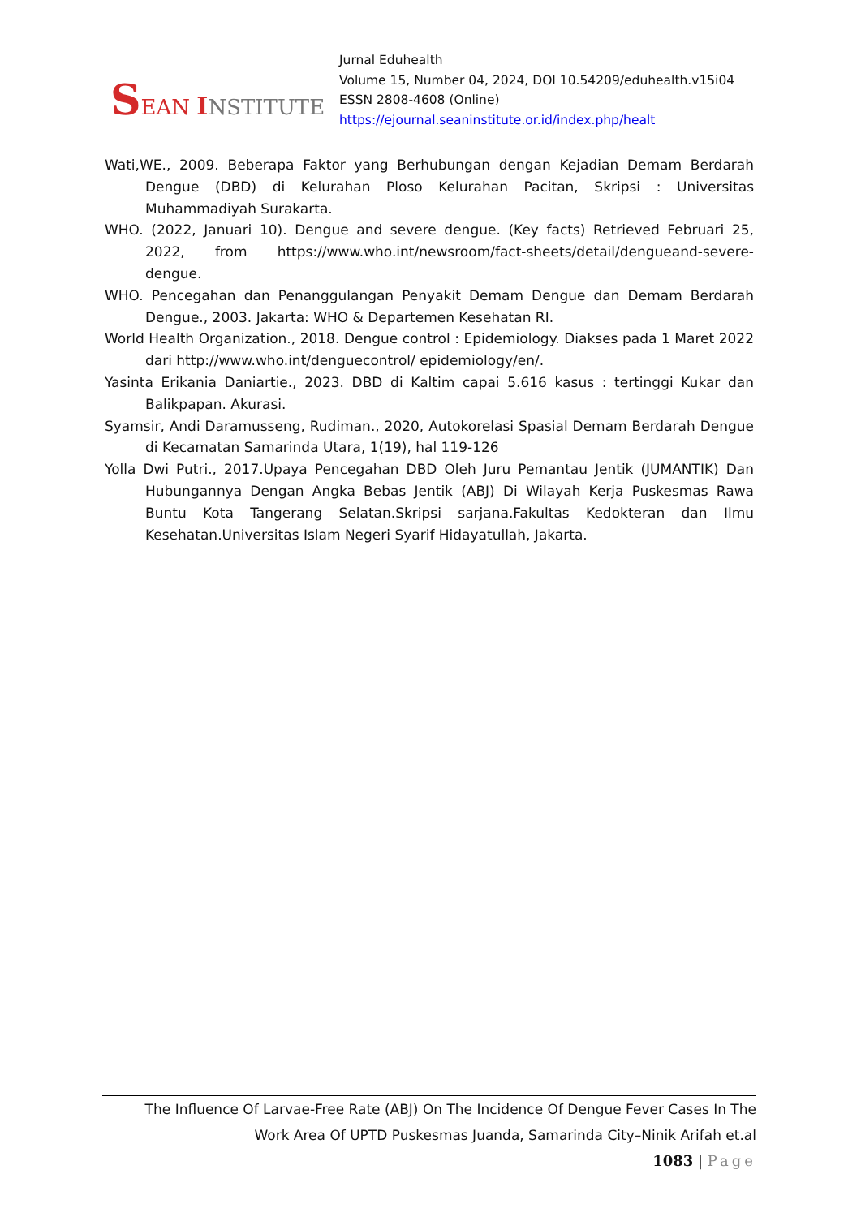SEAN INSTITUTE
Jurnal Eduhealth
Volume 15, Number 04, 2024, DOI 10.54209/eduhealth.v15i04
ESSN 2808-4608 (Online)
https://ejournal.seaninstitute.or.id/index.php/healt
Wati,WE., 2009. Beberapa Faktor yang Berhubungan dengan Kejadian Demam Berdarah Dengue (DBD) di Kelurahan Ploso Kelurahan Pacitan, Skripsi : Universitas Muhammadiyah Surakarta.
WHO. (2022, Januari 10). Dengue and severe dengue. (Key facts) Retrieved Februari 25, 2022, from https://www.who.int/newsroom/fact-sheets/detail/dengueand-severe-dengue.
WHO. Pencegahan dan Penanggulangan Penyakit Demam Dengue dan Demam Berdarah Dengue., 2003. Jakarta: WHO & Departemen Kesehatan RI.
World Health Organization., 2018. Dengue control : Epidemiology. Diakses pada 1 Maret 2022 dari http://www.who.int/denguecontrol/ epidemiology/en/.
Yasinta Erikania Daniartie., 2023. DBD di Kaltim capai 5.616 kasus : tertinggi Kukar dan Balikpapan. Akurasi.
Syamsir, Andi Daramusseng, Rudiman., 2020, Autokorelasi Spasial Demam Berdarah Dengue di Kecamatan Samarinda Utara, 1(19), hal 119-126
Yolla Dwi Putri., 2017.Upaya Pencegahan DBD Oleh Juru Pemantau Jentik (JUMANTIK) Dan Hubungannya Dengan Angka Bebas Jentik (ABJ) Di Wilayah Kerja Puskesmas Rawa Buntu Kota Tangerang Selatan.Skripsi sarjana.Fakultas Kedokteran dan Ilmu Kesehatan.Universitas Islam Negeri Syarif Hidayatullah, Jakarta.
The Influence Of Larvae-Free Rate (ABJ) On The Incidence Of Dengue Fever Cases In The
Work Area Of UPTD Puskesmas Juanda, Samarinda City–Ninik Arifah et.al
1083 | Page